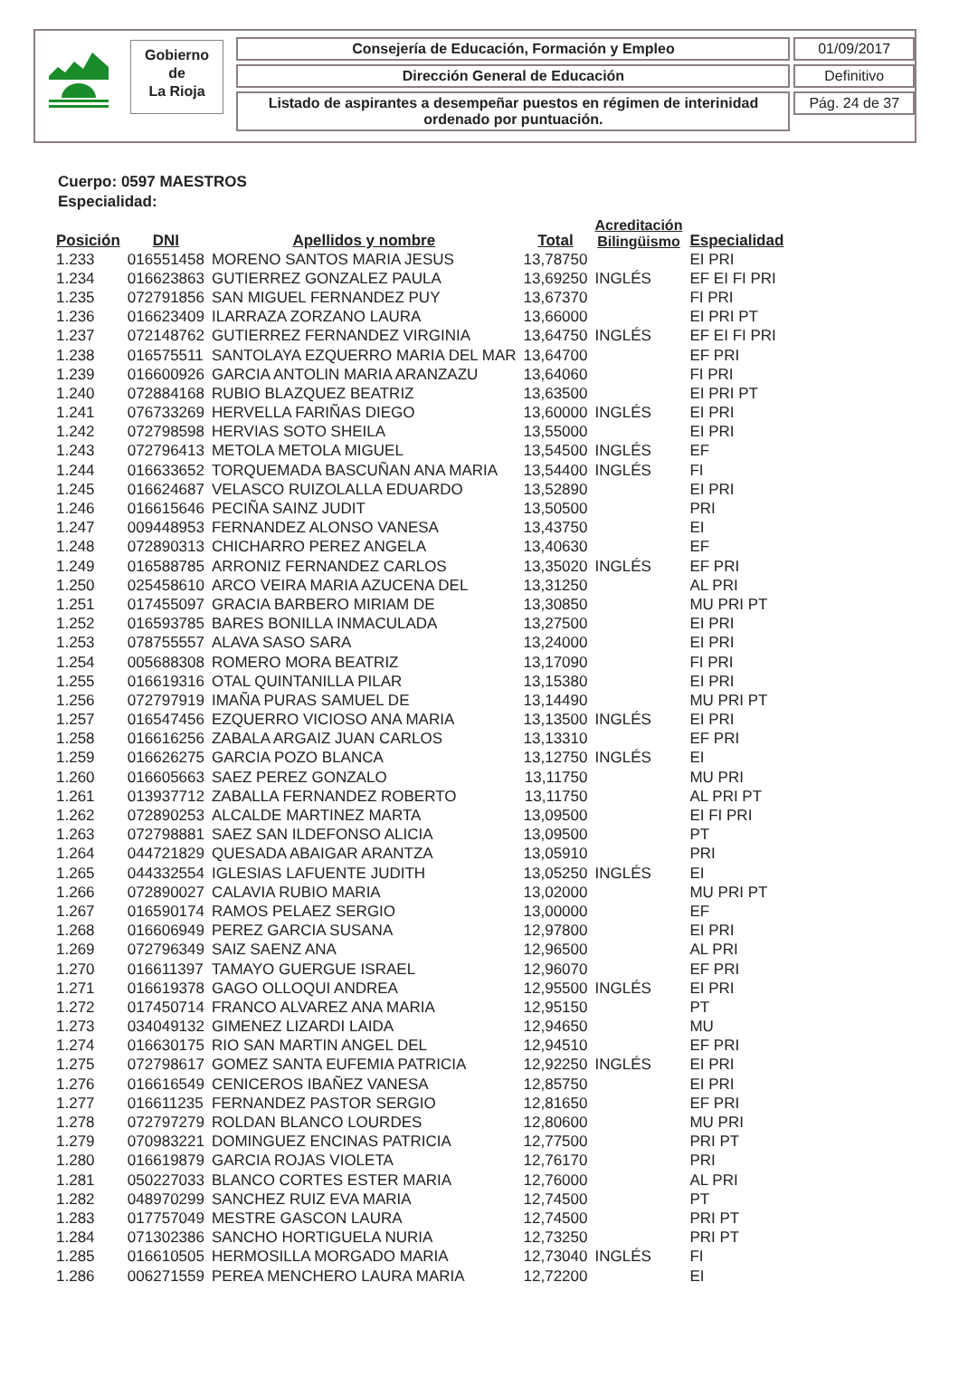Gobierno
de
La Rioja
Consejería de Educación, Formación y Empleo
Dirección General de Educación
Listado de aspirantes a desempeñar puestos en régimen de interinidad
ordenado por puntuación.
01/09/2017
Definitivo
Pág. 24 de 37
Cuerpo: 0597 MAESTROS
Especialidad:
| Posición | DNI | Apellidos y nombre | Total | Acreditación Bilingüismo | Especialidad |
| --- | --- | --- | --- | --- | --- |
| 1.233 | 016551458 | MORENO SANTOS MARIA JESUS | 13,78750 | | EI PRI |
| 1.234 | 016623863 | GUTIERREZ GONZALEZ PAULA | 13,69250 | INGLÉS | EF EI FI PRI |
| 1.235 | 072791856 | SAN MIGUEL FERNANDEZ PUY | 13,67370 | | FI PRI |
| 1.236 | 016623409 | ILARRAZA ZORZANO LAURA | 13,66000 | | EI PRI PT |
| 1.237 | 072148762 | GUTIERREZ FERNANDEZ VIRGINIA | 13,64750 | INGLÉS | EF EI FI PRI |
| 1.238 | 016575511 | SANTOLAYA EZQUERRO MARIA DEL MAR | 13,64700 | | EF PRI |
| 1.239 | 016600926 | GARCIA ANTOLIN MARIA ARANZAZU | 13,64060 | | FI PRI |
| 1.240 | 072884168 | RUBIO BLAZQUEZ BEATRIZ | 13,63500 | | EI PRI PT |
| 1.241 | 076733269 | HERVELLA FARIÑAS DIEGO | 13,60000 | INGLÉS | EI PRI |
| 1.242 | 072798598 | HERVIAS SOTO SHEILA | 13,55000 | | EI PRI |
| 1.243 | 072796413 | METOLA METOLA MIGUEL | 13,54500 | INGLÉS | EF |
| 1.244 | 016633652 | TORQUEMADA BASCUÑAN ANA MARIA | 13,54400 | INGLÉS | FI |
| 1.245 | 016624687 | VELASCO RUIZOLALLA EDUARDO | 13,52890 | | EI PRI |
| 1.246 | 016615646 | PECIÑA SAINZ JUDIT | 13,50500 | | PRI |
| 1.247 | 009448953 | FERNANDEZ ALONSO VANESA | 13,43750 | | EI |
| 1.248 | 072890313 | CHICHARRO PEREZ ANGELA | 13,40630 | | EF |
| 1.249 | 016588785 | ARRONIZ FERNANDEZ CARLOS | 13,35020 | INGLÉS | EF PRI |
| 1.250 | 025458610 | ARCO VEIRA MARIA AZUCENA DEL | 13,31250 | | AL PRI |
| 1.251 | 017455097 | GRACIA BARBERO MIRIAM DE | 13,30850 | | MU PRI PT |
| 1.252 | 016593785 | BARES BONILLA INMACULADA | 13,27500 | | EI PRI |
| 1.253 | 078755557 | ALAVA SASO SARA | 13,24000 | | EI PRI |
| 1.254 | 005688308 | ROMERO MORA BEATRIZ | 13,17090 | | FI PRI |
| 1.255 | 016619316 | OTAL QUINTANILLA PILAR | 13,15380 | | EI PRI |
| 1.256 | 072797919 | IMAÑA PURAS SAMUEL DE | 13,14490 | | MU PRI PT |
| 1.257 | 016547456 | EZQUERRO VICIOSO ANA MARIA | 13,13500 | INGLÉS | EI PRI |
| 1.258 | 016616256 | ZABALA ARGAIZ JUAN CARLOS | 13,13310 | | EF PRI |
| 1.259 | 016626275 | GARCIA POZO BLANCA | 13,12750 | INGLÉS | EI |
| 1.260 | 016605663 | SAEZ PEREZ GONZALO | 13,11750 | | MU PRI |
| 1.261 | 013937712 | ZABALLA FERNANDEZ ROBERTO | 13,11750 | | AL PRI PT |
| 1.262 | 072890253 | ALCALDE MARTINEZ MARTA | 13,09500 | | EI FI PRI |
| 1.263 | 072798881 | SAEZ SAN ILDEFONSO ALICIA | 13,09500 | | PT |
| 1.264 | 044721829 | QUESADA ABAIGAR ARANTZA | 13,05910 | | PRI |
| 1.265 | 044332554 | IGLESIAS LAFUENTE JUDITH | 13,05250 | INGLÉS | EI |
| 1.266 | 072890027 | CALAVIA RUBIO MARIA | 13,02000 | | MU PRI PT |
| 1.267 | 016590174 | RAMOS PELAEZ SERGIO | 13,00000 | | EF |
| 1.268 | 016606949 | PEREZ GARCIA SUSANA | 12,97800 | | EI PRI |
| 1.269 | 072796349 | SAIZ SAENZ ANA | 12,96500 | | AL PRI |
| 1.270 | 016611397 | TAMAYO GUERGUE ISRAEL | 12,96070 | | EF PRI |
| 1.271 | 016619378 | GAGO OLLOQUI ANDREA | 12,95500 | INGLÉS | EI PRI |
| 1.272 | 017450714 | FRANCO ALVAREZ ANA MARIA | 12,95150 | | PT |
| 1.273 | 034049132 | GIMENEZ LIZARDI LAIDA | 12,94650 | | MU |
| 1.274 | 016630175 | RIO SAN MARTIN ANGEL DEL | 12,94510 | | EF PRI |
| 1.275 | 072798617 | GOMEZ SANTA EUFEMIA PATRICIA | 12,92250 | INGLÉS | EI PRI |
| 1.276 | 016616549 | CENICEROS IBAÑEZ VANESA | 12,85750 | | EI PRI |
| 1.277 | 016611235 | FERNANDEZ PASTOR SERGIO | 12,81650 | | EF PRI |
| 1.278 | 072797279 | ROLDAN BLANCO LOURDES | 12,80600 | | MU PRI |
| 1.279 | 070983221 | DOMINGUEZ ENCINAS PATRICIA | 12,77500 | | PRI PT |
| 1.280 | 016619879 | GARCIA ROJAS VIOLETA | 12,76170 | | PRI |
| 1.281 | 050227033 | BLANCO CORTES ESTER MARIA | 12,76000 | | AL PRI |
| 1.282 | 048970299 | SANCHEZ RUIZ EVA MARIA | 12,74500 | | PT |
| 1.283 | 017757049 | MESTRE GASCON LAURA | 12,74500 | | PRI PT |
| 1.284 | 071302386 | SANCHO HORTIGUELA NURIA | 12,73250 | | PRI PT |
| 1.285 | 016610505 | HERMOSILLA MORGADO MARIA | 12,73040 | INGLÉS | FI |
| 1.286 | 006271559 | PEREA MENCHERO LAURA MARIA | 12,72200 | | EI |